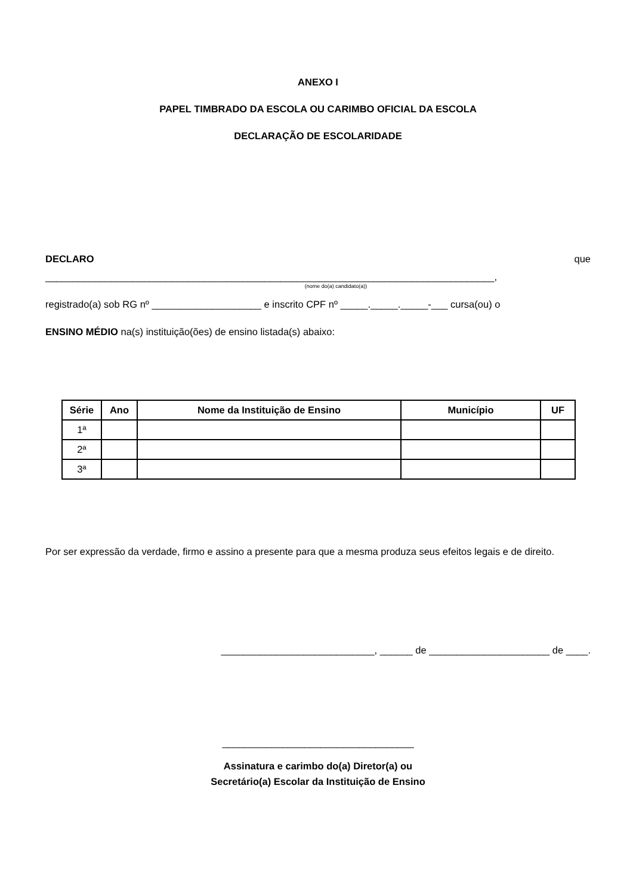ANEXO I
PAPEL TIMBRADO DA ESCOLA OU CARIMBO OFICIAL DA ESCOLA
DECLARAÇÃO DE ESCOLARIDADE
DECLARO que
__________________________________________________________________________________,
(nome do(a) candidato(a))
registrado(a) sob RG nº ____________________ e inscrito CPF nº _____._____._____-___ cursa(ou) o
ENSINO MÉDIO na(s) instituição(ões) de ensino listada(s) abaixo:
| Série | Ano | Nome da Instituição de Ensino | Município | UF |
| --- | --- | --- | --- | --- |
| 1ª | | | | |
| 2ª | | | | |
| 3ª | | | | |
Por ser expressão da verdade, firmo e assino a presente para que a mesma produza seus efeitos legais e de direito.
____________________________, ______ de ______________________ de ____.
___________________________________
Assinatura e carimbo do(a) Diretor(a) ou
Secretário(a) Escolar da Instituição de Ensino